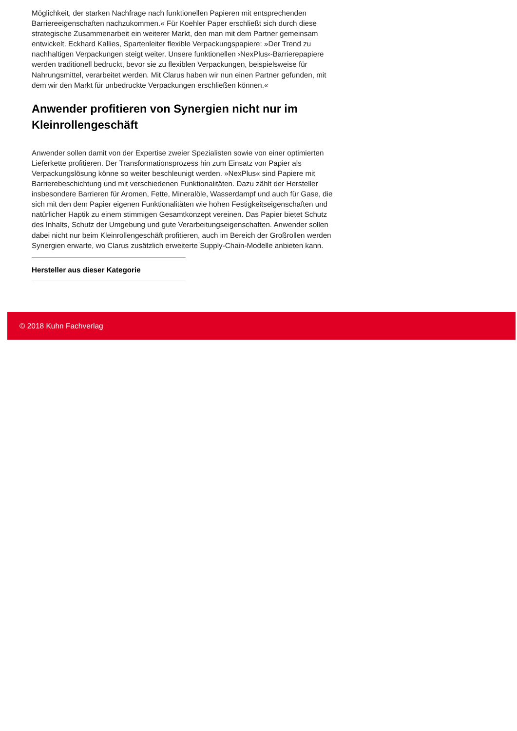Möglichkeit, der starken Nachfrage nach funktionellen Papieren mit entsprechenden Barriereeigenschaften nachzukommen.« Für Koehler Paper erschließt sich durch diese strategische Zusammenarbeit ein weiterer Markt, den man mit dem Partner gemeinsam entwickelt. Eckhard Kallies, Spartenleiter flexible Verpackungspapiere: »Der Trend zu nachhaltigen Verpackungen steigt weiter. Unsere funktionellen ›NexPlus‹-Barrierepapiere werden traditionell bedruckt, bevor sie zu flexiblen Verpackungen, beispielsweise für Nahrungsmittel, verarbeitet werden. Mit Clarus haben wir nun einen Partner gefunden, mit dem wir den Markt für unbedruckte Verpackungen erschließen können.«
Anwender profitieren von Synergien nicht nur im Kleinrollengeschäft
Anwender sollen damit von der Expertise zweier Spezialisten sowie von einer optimierten Lieferkette profitieren. Der Transformationsprozess hin zum Einsatz von Papier als Verpackungslösung könne so weiter beschleunigt werden. »NexPlus« sind Papiere mit Barrierebeschichtung und mit verschiedenen Funktionalitäten. Dazu zählt der Hersteller insbesondere Barrieren für Aromen, Fette, Mineralöle, Wasserdampf und auch für Gase, die sich mit den dem Papier eigenen Funktionalitäten wie hohen Festigkeitseigenschaften und natürlicher Haptik zu einem stimmigen Gesamtkonzept vereinen. Das Papier bietet Schutz des Inhalts, Schutz der Umgebung und gute Verarbeitungseigenschaften. Anwender sollen dabei nicht nur beim Kleinrollengeschäft profitieren, auch im Bereich der Großrollen werden Synergien erwarte, wo Clarus zusätzlich erweiterte Supply-Chain-Modelle anbieten kann.
Hersteller aus dieser Kategorie
© 2018 Kuhn Fachverlag